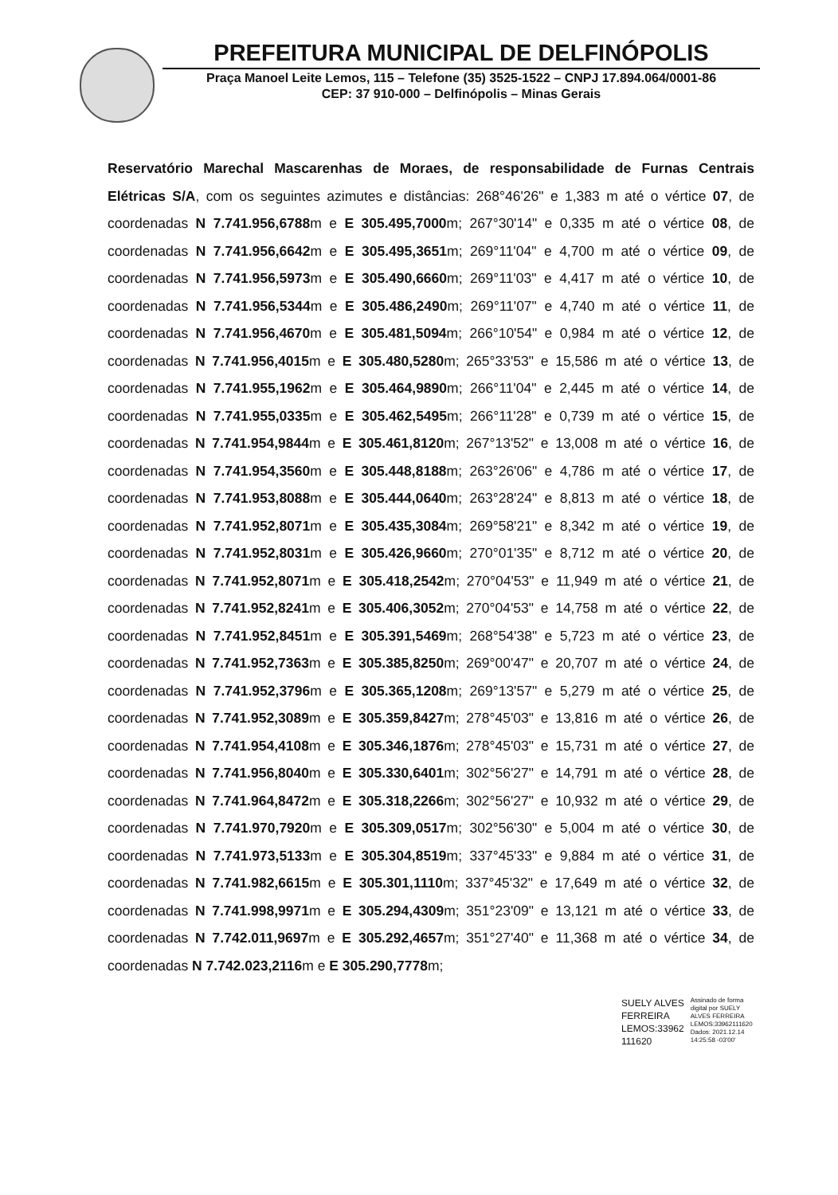PREFEITURA MUNICIPAL DE DELFINÓPOLIS
Praça Manoel Leite Lemos, 115 – Telefone (35) 3525-1522 – CNPJ 17.894.064/0001-86
CEP: 37 910-000 – Delfinópolis – Minas Gerais
Reservatório Marechal Mascarenhas de Moraes, de responsabilidade de Furnas Centrais Elétricas S/A, com os seguintes azimutes e distâncias: 268°46'26" e 1,383 m até o vértice 07, de coordenadas N 7.741.956,6788m e E 305.495,7000m; 267°30'14" e 0,335 m até o vértice 08, de coordenadas N 7.741.956,6642m e E 305.495,3651m; 269°11'04" e 4,700 m até o vértice 09, de coordenadas N 7.741.956,5973m e E 305.490,6660m; 269°11'03" e 4,417 m até o vértice 10, de coordenadas N 7.741.956,5344m e E 305.486,2490m; 269°11'07" e 4,740 m até o vértice 11, de coordenadas N 7.741.956,4670m e E 305.481,5094m; 266°10'54" e 0,984 m até o vértice 12, de coordenadas N 7.741.956,4015m e E 305.480,5280m; 265°33'53" e 15,586 m até o vértice 13, de coordenadas N 7.741.955,1962m e E 305.464,9890m; 266°11'04" e 2,445 m até o vértice 14, de coordenadas N 7.741.955,0335m e E 305.462,5495m; 266°11'28" e 0,739 m até o vértice 15, de coordenadas N 7.741.954,9844m e E 305.461,8120m; 267°13'52" e 13,008 m até o vértice 16, de coordenadas N 7.741.954,3560m e E 305.448,8188m; 263°26'06" e 4,786 m até o vértice 17, de coordenadas N 7.741.953,8088m e E 305.444,0640m; 263°28'24" e 8,813 m até o vértice 18, de coordenadas N 7.741.952,8071m e E 305.435,3084m; 269°58'21" e 8,342 m até o vértice 19, de coordenadas N 7.741.952,8031m e E 305.426,9660m; 270°01'35" e 8,712 m até o vértice 20, de coordenadas N 7.741.952,8071m e E 305.418,2542m; 270°04'53" e 11,949 m até o vértice 21, de coordenadas N 7.741.952,8241m e E 305.406,3052m; 270°04'53" e 14,758 m até o vértice 22, de coordenadas N 7.741.952,8451m e E 305.391,5469m; 268°54'38" e 5,723 m até o vértice 23, de coordenadas N 7.741.952,7363m e E 305.385,8250m; 269°00'47" e 20,707 m até o vértice 24, de coordenadas N 7.741.952,3796m e E 305.365,1208m; 269°13'57" e 5,279 m até o vértice 25, de coordenadas N 7.741.952,3089m e E 305.359,8427m; 278°45'03" e 13,816 m até o vértice 26, de coordenadas N 7.741.954,4108m e E 305.346,1876m; 278°45'03" e 15,731 m até o vértice 27, de coordenadas N 7.741.956,8040m e E 305.330,6401m; 302°56'27" e 14,791 m até o vértice 28, de coordenadas N 7.741.964,8472m e E 305.318,2266m; 302°56'27" e 10,932 m até o vértice 29, de coordenadas N 7.741.970,7920m e E 305.309,0517m; 302°56'30" e 5,004 m até o vértice 30, de coordenadas N 7.741.973,5133m e E 305.304,8519m; 337°45'33" e 9,884 m até o vértice 31, de coordenadas N 7.741.982,6615m e E 305.301,1110m; 337°45'32" e 17,649 m até o vértice 32, de coordenadas N 7.741.998,9971m e E 305.294,4309m; 351°23'09" e 13,121 m até o vértice 33, de coordenadas N 7.742.011,9697m e E 305.292,4657m; 351°27'40" e 11,368 m até o vértice 34, de coordenadas N 7.742.023,2116m e E 305.290,7778m;
SUELY ALVES
FERREIRA
LEMOS:33962
111620
Assinado de forma
digital por SUELY
ALVES FERREIRA
LEMOS:33962111620
Dados: 2021.12.14
14:25:58 -03'00'